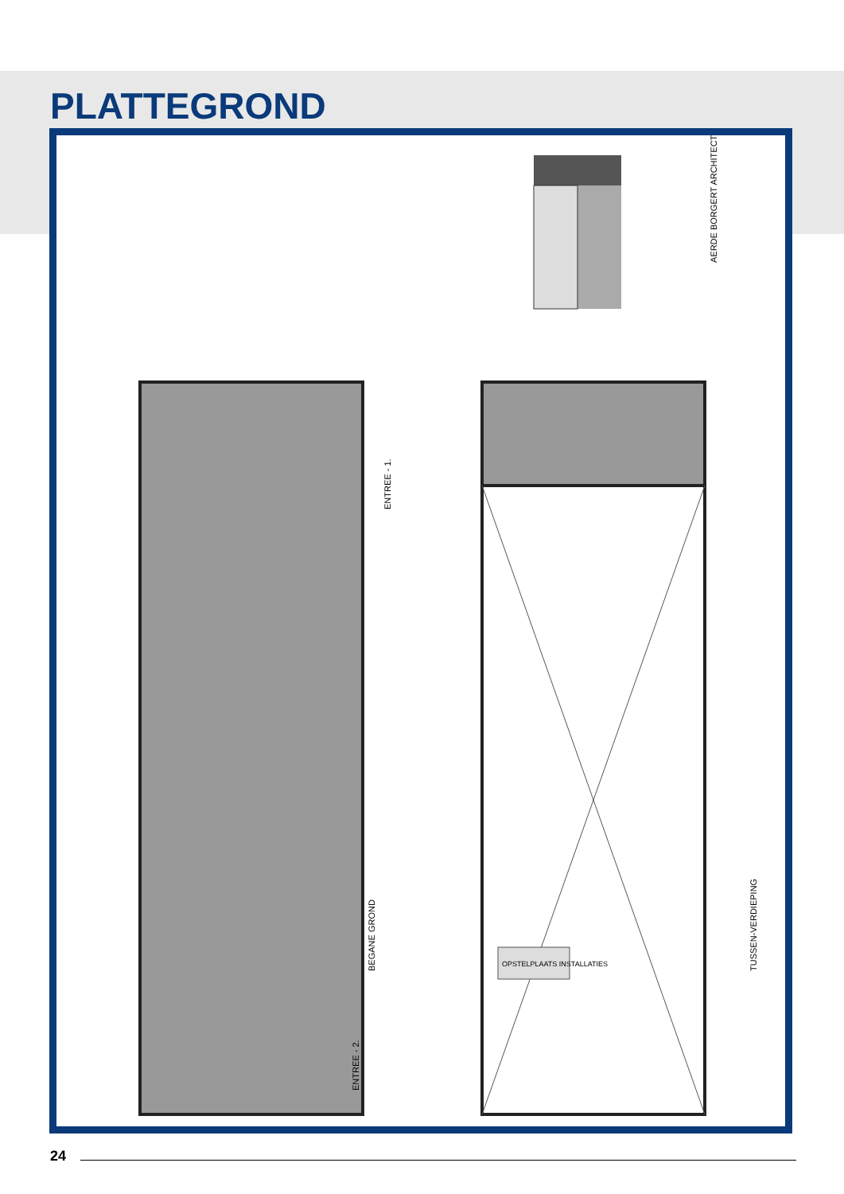PLATTEGROND
OPSTELPLAATS INSTALLATIES
BEGANE GROND
ENTREE - 2.
ENTREE - 1.
TUSSEN-VERDIEPING
AERDE BORGERT ARCHITECTEN
24